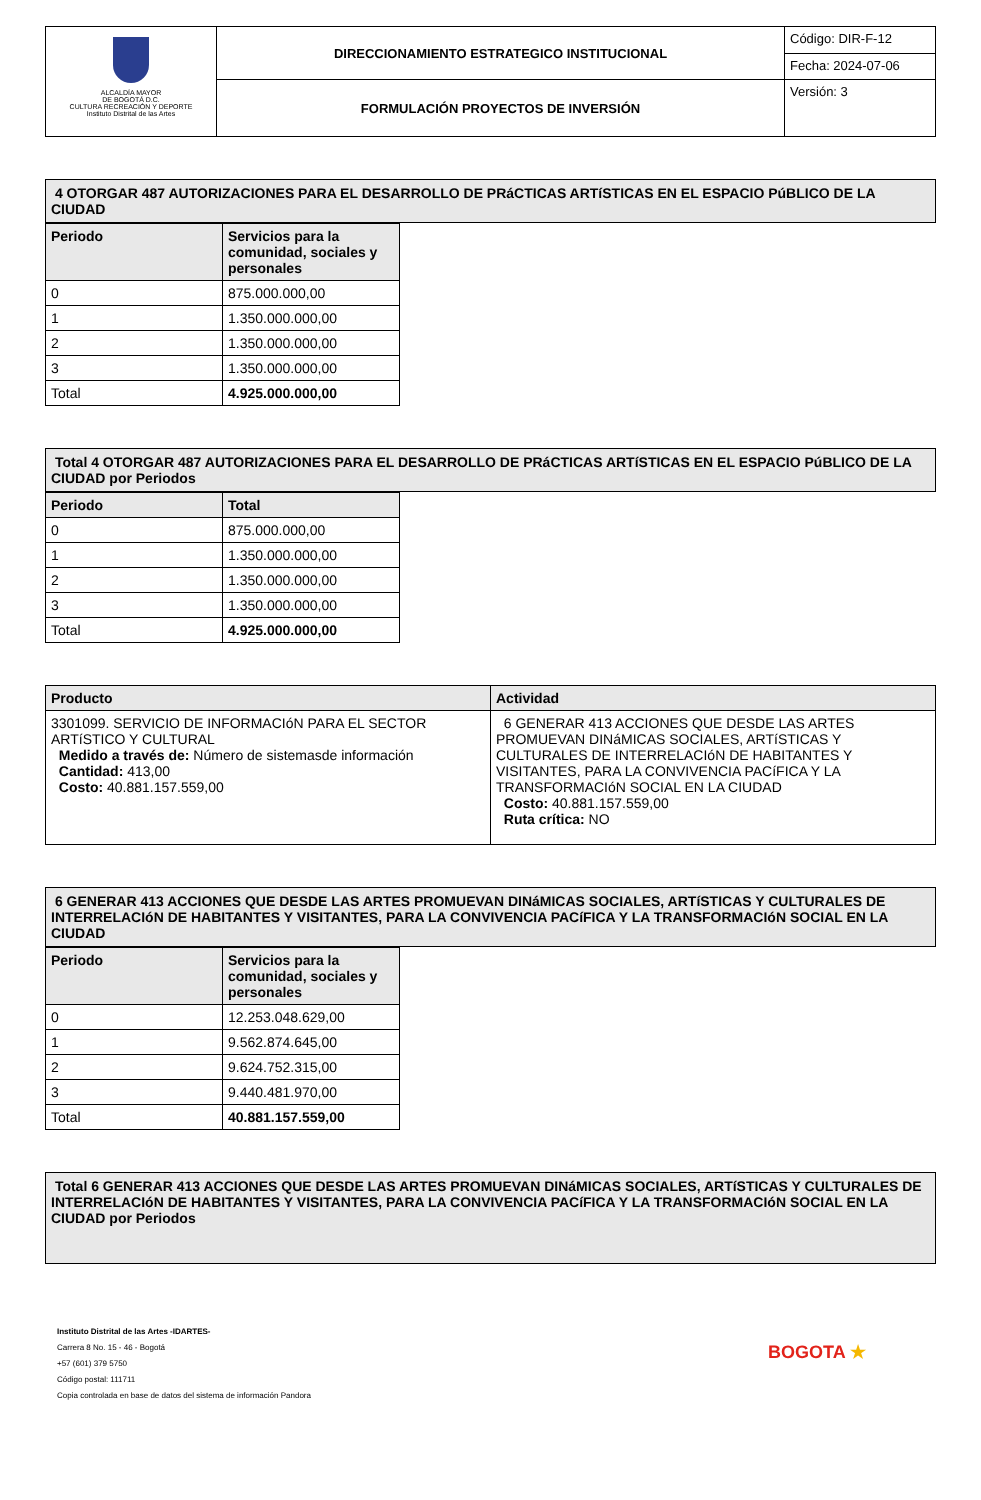| ALCALDÍA MAYOR DE BOGOTÁ D.C. CULTURA RECREACIÓN Y DEPORTE Instituto Distrital de las Artes | DIRECCIONAMIENTO ESTRATEGICO INSTITUCIONAL | Código: DIR-F-12 |
| | | Fecha: 2024-07-06 |
| | FORMULACIÓN PROYECTOS DE INVERSIÓN | Versión: 3 |
4 OTORGAR 487 AUTORIZACIONES PARA EL DESARROLLO DE PRáCTICAS ARTíSTICAS EN EL ESPACIO PúBLICO DE LA CIUDAD
| Periodo | Servicios para la comunidad, sociales y personales |
| --- | --- |
| 0 | 875.000.000,00 |
| 1 | 1.350.000.000,00 |
| 2 | 1.350.000.000,00 |
| 3 | 1.350.000.000,00 |
| Total | 4.925.000.000,00 |
Total 4 OTORGAR 487 AUTORIZACIONES PARA EL DESARROLLO DE PRáCTICAS ARTíSTICAS EN EL ESPACIO PúBLICO DE LA CIUDAD por Periodos
| Periodo | Total |
| --- | --- |
| 0 | 875.000.000,00 |
| 1 | 1.350.000.000,00 |
| 2 | 1.350.000.000,00 |
| 3 | 1.350.000.000,00 |
| Total | 4.925.000.000,00 |
| Producto | Actividad |
| --- | --- |
| 3301099. SERVICIO DE INFORMACIóN PARA EL SECTOR ARTíSTICO Y CULTURAL Medido a través de: Número de sistemasde información Cantidad: 413,00 Costo: 40.881.157.559,00 | 6 GENERAR 413 ACCIONES QUE DESDE LAS ARTES PROMUEVAN DINáMICAS SOCIALES, ARTíSTICAS Y CULTURALES DE INTERRELACIóN DE HABITANTES Y VISITANTES, PARA LA CONVIVENCIA PACíFICA Y LA TRANSFORMACIóN SOCIAL EN LA CIUDAD Costo: 40.881.157.559,00 Ruta crítica: NO |
6 GENERAR 413 ACCIONES QUE DESDE LAS ARTES PROMUEVAN DINáMICAS SOCIALES, ARTíSTICAS Y CULTURALES DE INTERRELACIóN DE HABITANTES Y VISITANTES, PARA LA CONVIVENCIA PACíFICA Y LA TRANSFORMACIóN SOCIAL EN LA CIUDAD
| Periodo | Servicios para la comunidad, sociales y personales |
| --- | --- |
| 0 | 12.253.048.629,00 |
| 1 | 9.562.874.645,00 |
| 2 | 9.624.752.315,00 |
| 3 | 9.440.481.970,00 |
| Total | 40.881.157.559,00 |
Total 6 GENERAR 413 ACCIONES QUE DESDE LAS ARTES PROMUEVAN DINáMICAS SOCIALES, ARTíSTICAS Y CULTURALES DE INTERRELACIóN DE HABITANTES Y VISITANTES, PARA LA CONVIVENCIA PACíFICA Y LA TRANSFORMACIóN SOCIAL EN LA CIUDAD por Periodos
Instituto Distrital de las Artes -IDARTES-
Carrera 8 No. 15 - 46 - Bogotá
+57 (601) 379 5750
Código postal: 111711
Copia controlada en base de datos del sistema de información Pandora
BOGOTA ★